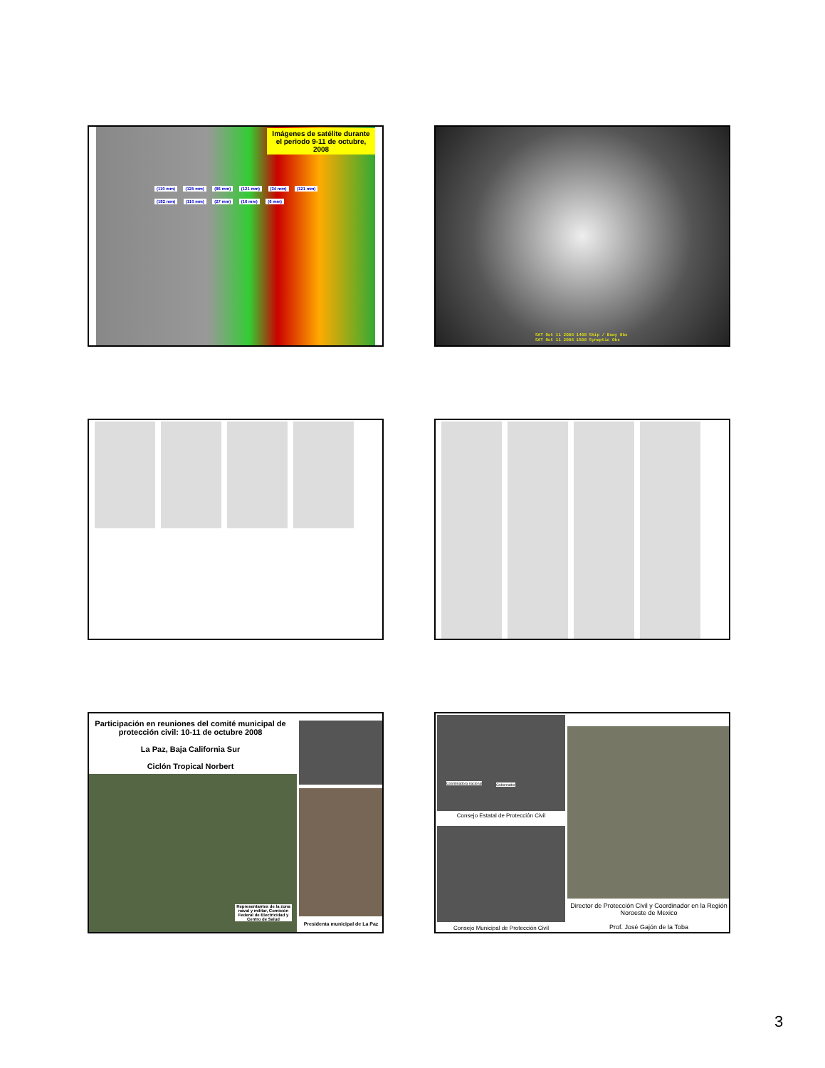Imágenes de satélite durante el periodo 9-11 de octubre, 2008
(110 mm) (125 mm) (86 mm) (121 mm) (34 mm) (121 mm) (182 mm) (110 mm) (27 mm) (16 mm) (6 mm)
SAT Oct 11 2008 1400 Ship / Buoy Obs
SAT Oct 11 2008 1500 Synoptic Obs
Participación en reuniones del comité municipal de protección civil: 10-11 de octubre 2008
La Paz, Baja California Sur
Ciclón Tropical Norbert
Representantes de la zona naval y militar, Comisión Federal de Electricidad y Centro de Salud
Presidenta municipal de La Paz
Coordinadora nacional Gobernador
Consejo Estatal de Protección Civil
Consejo Municipal de Protección Civil
Director de Protección Civil y Coordinador en la Región Noroeste de Mexico
Prof. José Gajón de la Toba
3